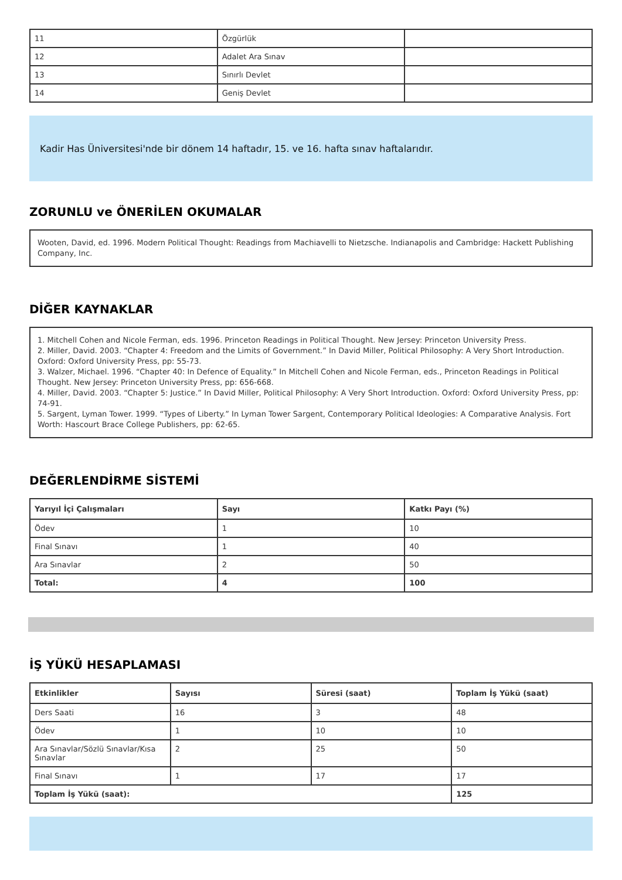| 11 | Özgürlük | |
| 12 | Adalet Ara Sınav | |
| 13 | Sınırlı Devlet | |
| 14 | Geniş Devlet | |
Kadir Has Üniversitesi'nde bir dönem 14 haftadır, 15. ve 16. hafta sınav haftalarıdır.
ZORUNLU ve ÖNERİLEN OKUMALAR
Wooten, David, ed. 1996. Modern Political Thought: Readings from Machiavelli to Nietzsche. Indianapolis and Cambridge: Hackett Publishing Company, Inc.
DİĞER KAYNAKLAR
1. Mitchell Cohen and Nicole Ferman, eds. 1996. Princeton Readings in Political Thought. New Jersey: Princeton University Press.
2. Miller, David. 2003. “Chapter 4: Freedom and the Limits of Government.” In David Miller, Political Philosophy: A Very Short Introduction. Oxford: Oxford University Press, pp: 55-73.
3. Walzer, Michael. 1996. “Chapter 40: In Defence of Equality.” In Mitchell Cohen and Nicole Ferman, eds., Princeton Readings in Political Thought. New Jersey: Princeton University Press, pp: 656-668.
4. Miller, David. 2003. “Chapter 5: Justice.” In David Miller, Political Philosophy: A Very Short Introduction. Oxford: Oxford University Press, pp: 74-91.
5. Sargent, Lyman Tower. 1999. “Types of Liberty.” In Lyman Tower Sargent, Contemporary Political Ideologies: A Comparative Analysis. Fort Worth: Hascourt Brace College Publishers, pp: 62-65.
DEĞERLENDİRME SİSTEMİ
| Yarıyıl İçi Çalışmaları | Sayı | Katkı Payı (%) |
| --- | --- | --- |
| Ödev | 1 | 10 |
| Final Sınavı | 1 | 40 |
| Ara Sınavlar | 2 | 50 |
| Total: | 4 | 100 |
İŞ YÜKÜ HESAPLAMASI
| Etkinlikler | Sayısı | Süresi (saat) | Toplam İş Yükü (saat) |
| --- | --- | --- | --- |
| Ders Saati | 16 | 3 | 48 |
| Ödev | 1 | 10 | 10 |
| Ara Sınavlar/Sözlü Sınavlar/Kısa Sınavlar | 2 | 25 | 50 |
| Final Sınavı | 1 | 17 | 17 |
| Toplam İş Yükü (saat): | | | 125 |